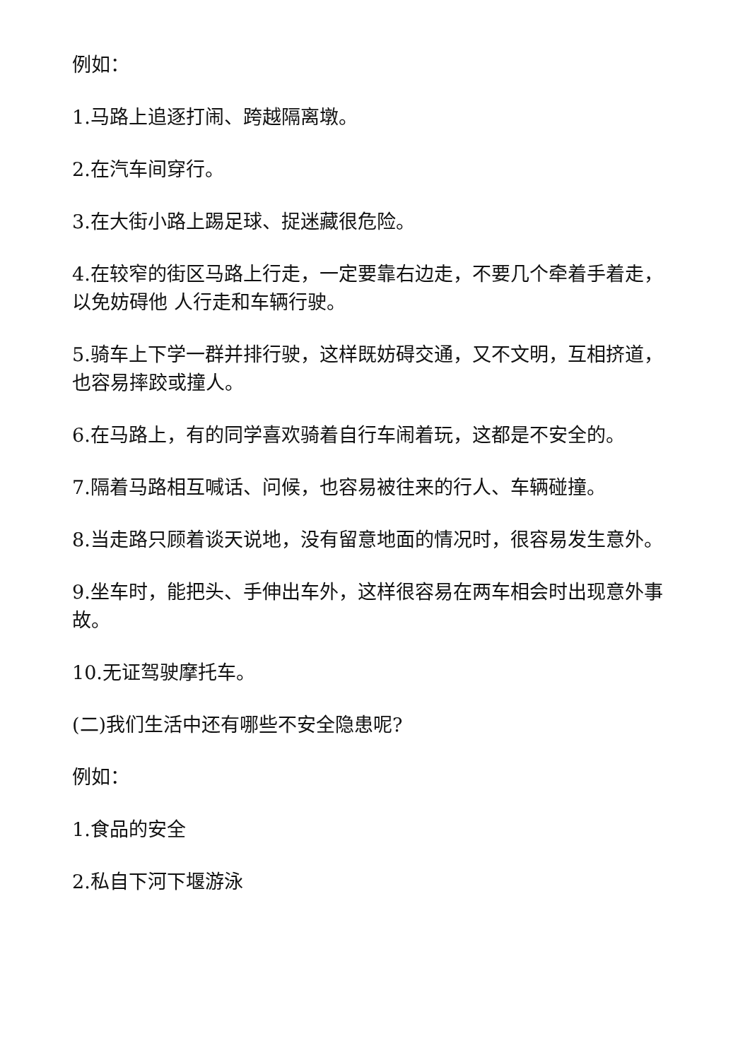例如：
1.马路上追逐打闹、跨越隔离墩。
2.在汽车间穿行。
3.在大街小路上踢足球、捉迷藏很危险。
4.在较窄的街区马路上行走，一定要靠右边走，不要几个牵着手着走，以免妨碍他 人行走和车辆行驶。
5.骑车上下学一群并排行驶，这样既妨碍交通，又不文明，互相挤道，也容易摔跤或撞人。
6.在马路上，有的同学喜欢骑着自行车闹着玩，这都是不安全的。
7.隔着马路相互喊话、问候，也容易被往来的行人、车辆碰撞。
8.当走路只顾着谈天说地，没有留意地面的情况时，很容易发生意外。
9.坐车时，能把头、手伸出车外，这样很容易在两车相会时出现意外事故。
10.无证驾驶摩托车。
(二)我们生活中还有哪些不安全隐患呢?
例如：
1.食品的安全
2.私自下河下堰游泳